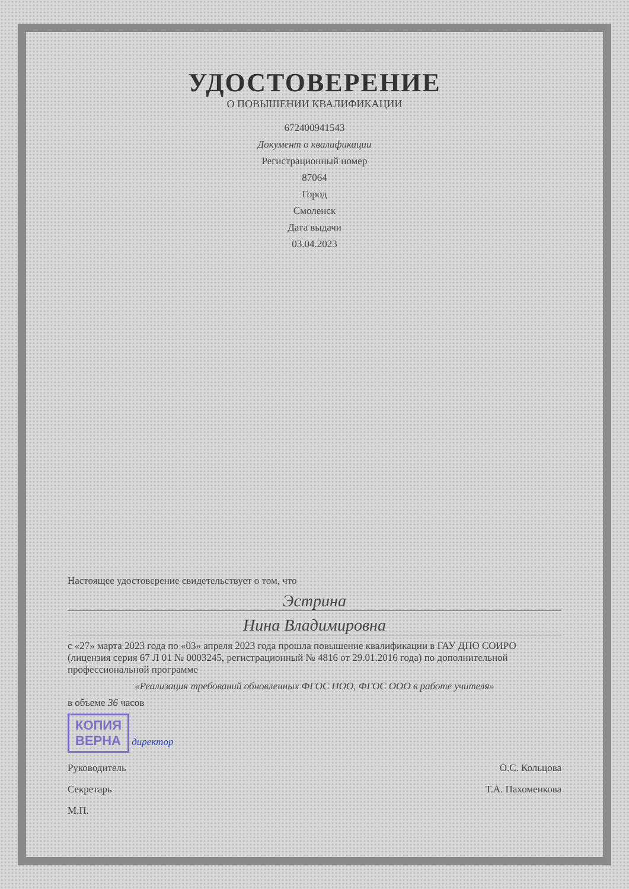УДОСТОВЕРЕНИЕ
О ПОВЫШЕНИИ КВАЛИФИКАЦИИ
672400941543
Документ о квалификации
Регистрационный номер
87064
Город
Смоленск
Дата выдачи
03.04.2023
Настоящее удостоверение свидетельствует о том, что
Эстрина
Нина Владимировна
с «27» марта 2023 года по «03» апреля 2023 года прошла повышение квалификации в ГАУ ДПО СОИРО (лицензия серия 67 Л 01 № 0003245, регистрационный № 4816 от 29.01.2016 года) по дополнительной профессиональной программе
«Реализация требований обновленных ФГОС НОО, ФГОС ООО в работе учителя»
в объеме 36 часов
КОПИЯ
ВЕРНА директор
Руководитель О.С. Кольцова
Секретарь Т.А. Пахоменкова
М.П.